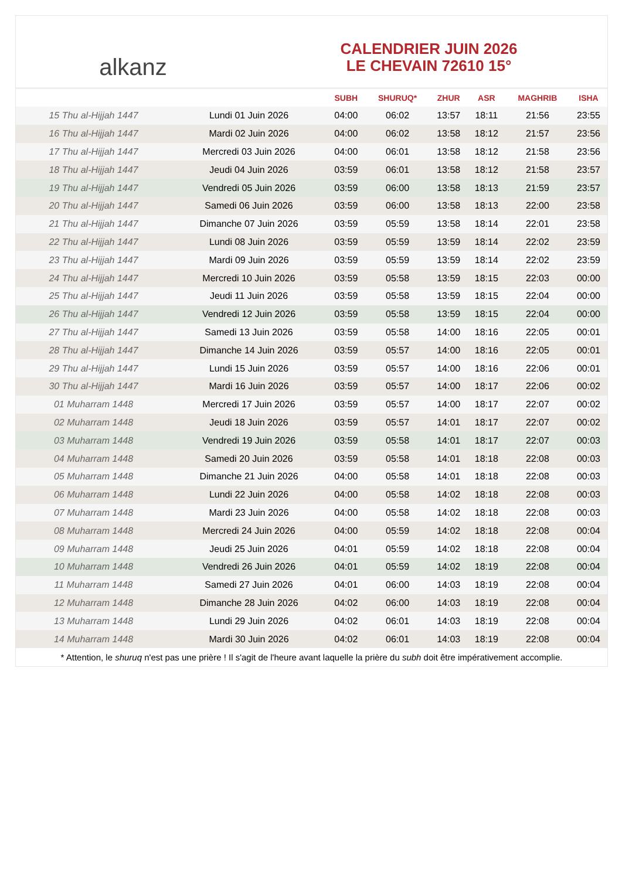alkanz
CALENDRIER JUIN 2026
LE CHEVAIN 72610 15°
| | | SUBH | SHURUQ* | ZHUR | ASR | MAGHRIB | ISHA |
| --- | --- | --- | --- | --- | --- | --- | --- |
| 15 Thu al-Hijjah 1447 | Lundi 01 Juin 2026 | 04:00 | 06:02 | 13:57 | 18:11 | 21:56 | 23:55 |
| 16 Thu al-Hijjah 1447 | Mardi 02 Juin 2026 | 04:00 | 06:02 | 13:58 | 18:12 | 21:57 | 23:56 |
| 17 Thu al-Hijjah 1447 | Mercredi 03 Juin 2026 | 04:00 | 06:01 | 13:58 | 18:12 | 21:58 | 23:56 |
| 18 Thu al-Hijjah 1447 | Jeudi 04 Juin 2026 | 03:59 | 06:01 | 13:58 | 18:12 | 21:58 | 23:57 |
| 19 Thu al-Hijjah 1447 | Vendredi 05 Juin 2026 | 03:59 | 06:00 | 13:58 | 18:13 | 21:59 | 23:57 |
| 20 Thu al-Hijjah 1447 | Samedi 06 Juin 2026 | 03:59 | 06:00 | 13:58 | 18:13 | 22:00 | 23:58 |
| 21 Thu al-Hijjah 1447 | Dimanche 07 Juin 2026 | 03:59 | 05:59 | 13:58 | 18:14 | 22:01 | 23:58 |
| 22 Thu al-Hijjah 1447 | Lundi 08 Juin 2026 | 03:59 | 05:59 | 13:59 | 18:14 | 22:02 | 23:59 |
| 23 Thu al-Hijjah 1447 | Mardi 09 Juin 2026 | 03:59 | 05:59 | 13:59 | 18:14 | 22:02 | 23:59 |
| 24 Thu al-Hijjah 1447 | Mercredi 10 Juin 2026 | 03:59 | 05:58 | 13:59 | 18:15 | 22:03 | 00:00 |
| 25 Thu al-Hijjah 1447 | Jeudi 11 Juin 2026 | 03:59 | 05:58 | 13:59 | 18:15 | 22:04 | 00:00 |
| 26 Thu al-Hijjah 1447 | Vendredi 12 Juin 2026 | 03:59 | 05:58 | 13:59 | 18:15 | 22:04 | 00:00 |
| 27 Thu al-Hijjah 1447 | Samedi 13 Juin 2026 | 03:59 | 05:58 | 14:00 | 18:16 | 22:05 | 00:01 |
| 28 Thu al-Hijjah 1447 | Dimanche 14 Juin 2026 | 03:59 | 05:57 | 14:00 | 18:16 | 22:05 | 00:01 |
| 29 Thu al-Hijjah 1447 | Lundi 15 Juin 2026 | 03:59 | 05:57 | 14:00 | 18:16 | 22:06 | 00:01 |
| 30 Thu al-Hijjah 1447 | Mardi 16 Juin 2026 | 03:59 | 05:57 | 14:00 | 18:17 | 22:06 | 00:02 |
| 01 Muharram 1448 | Mercredi 17 Juin 2026 | 03:59 | 05:57 | 14:00 | 18:17 | 22:07 | 00:02 |
| 02 Muharram 1448 | Jeudi 18 Juin 2026 | 03:59 | 05:57 | 14:01 | 18:17 | 22:07 | 00:02 |
| 03 Muharram 1448 | Vendredi 19 Juin 2026 | 03:59 | 05:58 | 14:01 | 18:17 | 22:07 | 00:03 |
| 04 Muharram 1448 | Samedi 20 Juin 2026 | 03:59 | 05:58 | 14:01 | 18:18 | 22:08 | 00:03 |
| 05 Muharram 1448 | Dimanche 21 Juin 2026 | 04:00 | 05:58 | 14:01 | 18:18 | 22:08 | 00:03 |
| 06 Muharram 1448 | Lundi 22 Juin 2026 | 04:00 | 05:58 | 14:02 | 18:18 | 22:08 | 00:03 |
| 07 Muharram 1448 | Mardi 23 Juin 2026 | 04:00 | 05:58 | 14:02 | 18:18 | 22:08 | 00:03 |
| 08 Muharram 1448 | Mercredi 24 Juin 2026 | 04:00 | 05:59 | 14:02 | 18:18 | 22:08 | 00:04 |
| 09 Muharram 1448 | Jeudi 25 Juin 2026 | 04:01 | 05:59 | 14:02 | 18:18 | 22:08 | 00:04 |
| 10 Muharram 1448 | Vendredi 26 Juin 2026 | 04:01 | 05:59 | 14:02 | 18:19 | 22:08 | 00:04 |
| 11 Muharram 1448 | Samedi 27 Juin 2026 | 04:01 | 06:00 | 14:03 | 18:19 | 22:08 | 00:04 |
| 12 Muharram 1448 | Dimanche 28 Juin 2026 | 04:02 | 06:00 | 14:03 | 18:19 | 22:08 | 00:04 |
| 13 Muharram 1448 | Lundi 29 Juin 2026 | 04:02 | 06:01 | 14:03 | 18:19 | 22:08 | 00:04 |
| 14 Muharram 1448 | Mardi 30 Juin 2026 | 04:02 | 06:01 | 14:03 | 18:19 | 22:08 | 00:04 |
* Attention, le shuruq n'est pas une prière ! Il s'agit de l'heure avant laquelle la prière du subh doit être impérativement accomplie.